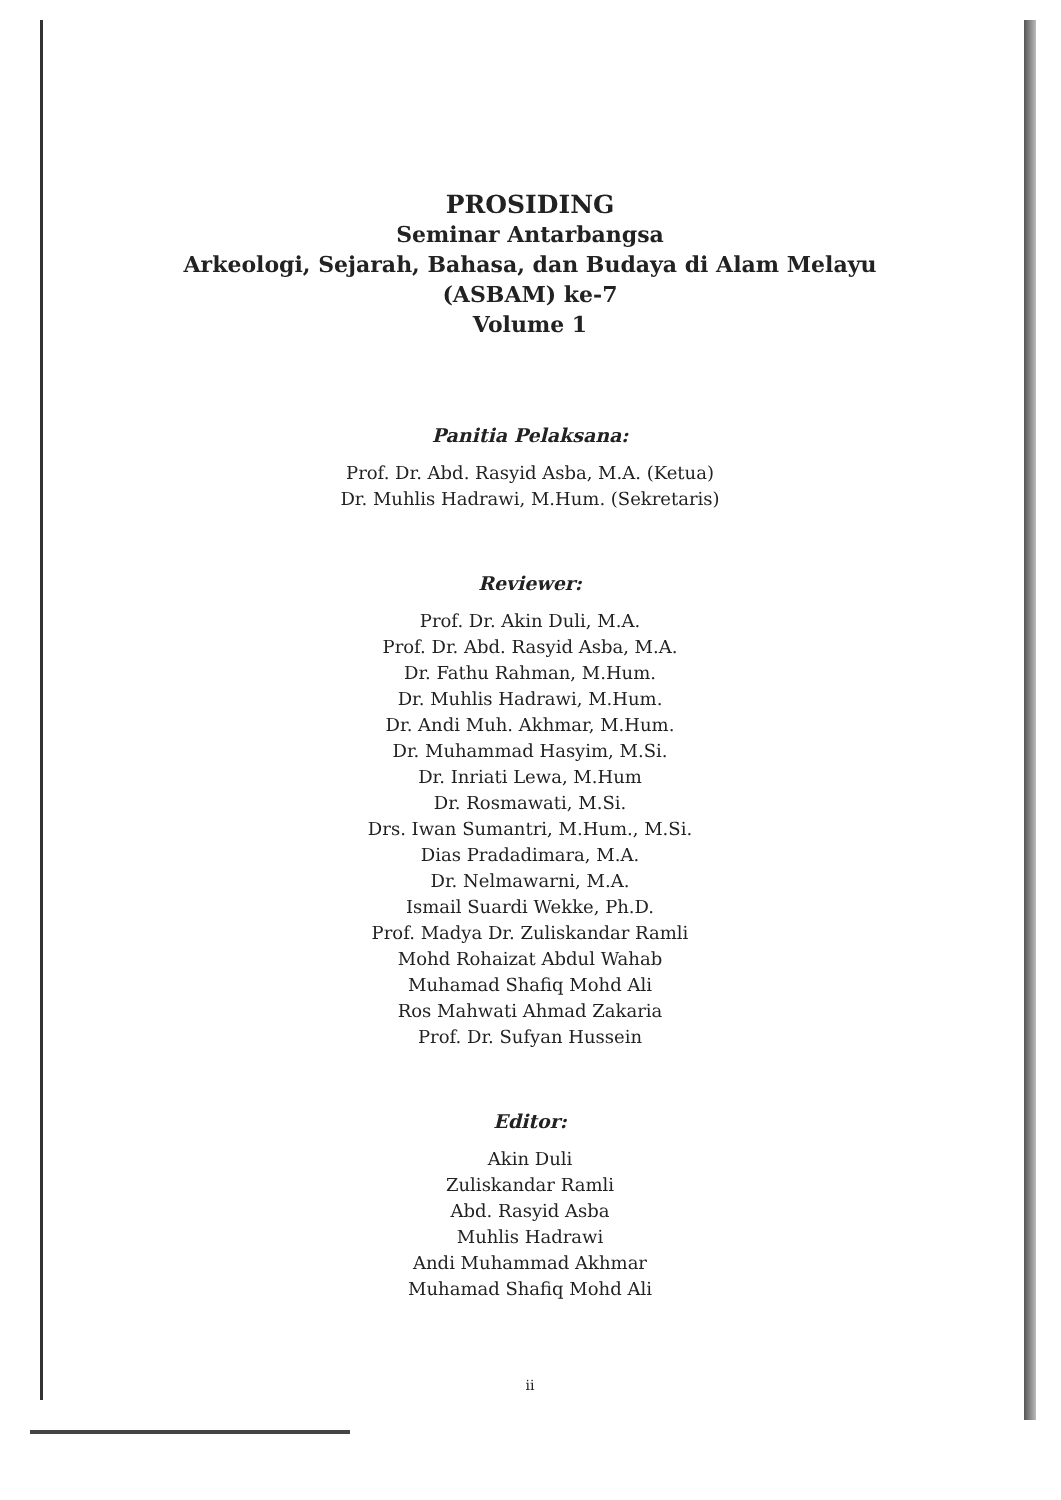PROSIDING
Seminar Antarbangsa
Arkeologi, Sejarah, Bahasa, dan Budaya di Alam Melayu
(ASBAM) ke-7
Volume 1
Panitia Pelaksana:
Prof. Dr. Abd. Rasyid Asba, M.A. (Ketua)
Dr. Muhlis Hadrawi, M.Hum. (Sekretaris)
Reviewer:
Prof. Dr. Akin Duli, M.A.
Prof. Dr. Abd. Rasyid Asba, M.A.
Dr. Fathu Rahman, M.Hum.
Dr. Muhlis Hadrawi, M.Hum.
Dr. Andi Muh. Akhmar, M.Hum.
Dr. Muhammad Hasyim, M.Si.
Dr. Inriati Lewa, M.Hum
Dr. Rosmawati, M.Si.
Drs. Iwan Sumantri, M.Hum., M.Si.
Dias Pradadimara, M.A.
Dr. Nelmawarni, M.A.
Ismail Suardi Wekke, Ph.D.
Prof. Madya Dr. Zuliskandar Ramli
Mohd Rohaizat Abdul Wahab
Muhamad Shafiq Mohd Ali
Ros Mahwati Ahmad Zakaria
Prof. Dr. Sufyan Hussein
Editor:
Akin Duli
Zuliskandar Ramli
Abd. Rasyid Asba
Muhlis Hadrawi
Andi Muhammad Akhmar
Muhamad Shafiq Mohd Ali
ii